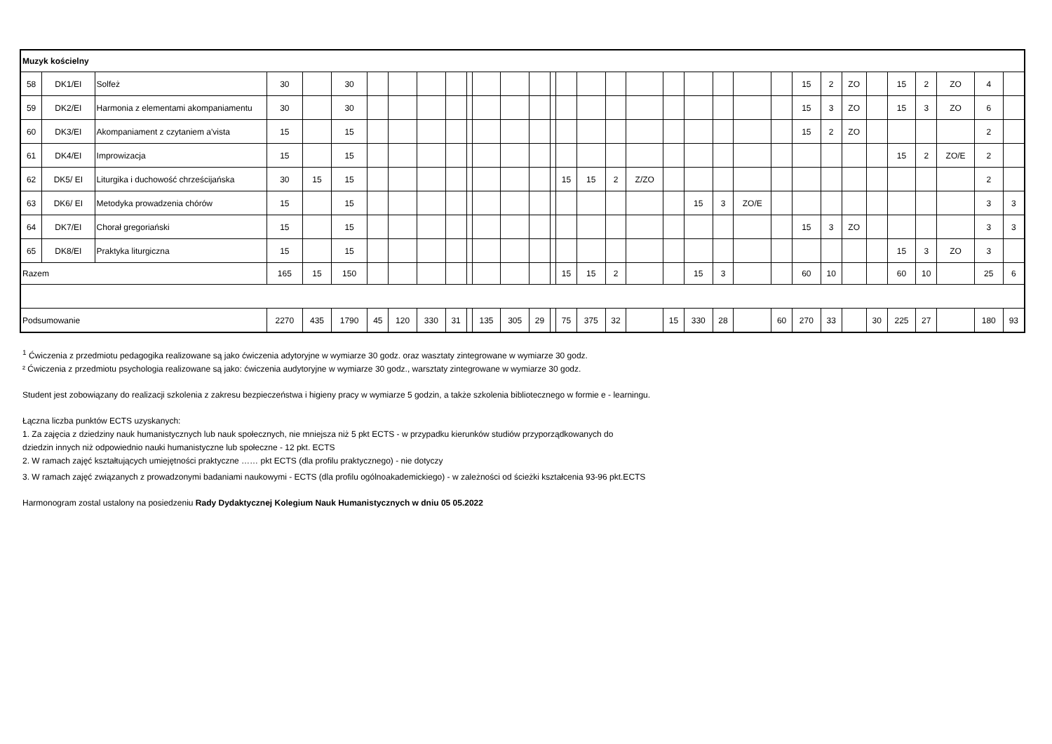| Muzyk kościelny | | | | | | | | | | | | | | | | | | | | | | | | | | | | | | | | |
| 58 | DK1/EI | Solfeż | 30 | | 30 | | | | | | | | | | | | | | | | | | | 15 | 2 | ZO | | 15 | 2 | ZO | 4 | |
| 59 | DK2/EI | Harmonia z elementami akompaniamentu | 30 | | 30 | | | | | | | | | | | | | | | | | | | 15 | 3 | ZO | | 15 | 3 | ZO | 6 | |
| 60 | DK3/EI | Akompaniament z czytaniem a'vista | 15 | | 15 | | | | | | | | | | | | | | | | | | | 15 | 2 | ZO | | | | | 2 | |
| 61 | DK4/EI | Improwizacja | 15 | | 15 | | | | | | | | | | | | | | | | | | | | | | | 15 | 2 | ZO/E | 2 | |
| 62 | DK5/ EI | Liturgika i duchowość chrześcijańska | 30 | 15 | 15 | | | | | | | | | | 15 | 15 | 2 | Z/ZO | | | | | | | | | | | | | 2 | |
| 63 | DK6/ EI | Metodyka prowadzenia chórów | 15 | | 15 | | | | | | | | | | | | | | | 15 | 3 | ZO/E | | | | | | | | | 3 | 3 |
| 64 | DK7/EI | Chorał gregoriański | 15 | | 15 | | | | | | | | | | | | | | | | | | | 15 | 3 | ZO | | | | | 3 | 3 |
| 65 | DK8/EI | Praktyka liturgiczna | 15 | | 15 | | | | | | | | | | | | | | | | | | | | | | | 15 | 3 | ZO | 3 | |
| Razem | | | 165 | 15 | 150 | | | | | | | | | | 15 | 15 | 2 | | | 15 | 3 | | | 60 | 10 | | | 60 | 10 | | 25 | 6 |
| Podsumowanie | | | 2270 | 435 | 1790 | 45 | 120 | 330 | 31 | | 135 | 305 | 29 | | 75 | 375 | 32 | | 15 | 330 | 28 | | 60 | 270 | 33 | | 30 | 225 | 27 | | 180 | 93 |
<sup>1</sup> Ćwiczenia z przedmiotu pedagogika realizowane są jako ćwiczenia adytoryjne w wymiarze 30 godz. oraz wasztaty zintegrowane w wymiarze 30 godz.
² Ćwiczenia z przedmiotu psychologia realizowane są jako: ćwiczenia audytoryjne w wymiarze 30 godz., warsztaty zintegrowane w wymiarze 30 godz.
Student jest zobowiązany do realizacji szkolenia z zakresu bezpieczeństwa i higieny pracy w wymiarze 5 godzin, a także szkolenia bibliotecznego w formie e - learningu.
Łączna liczba punktów ECTS uzyskanych:
1. Za zajęcia z dziedziny nauk humanistycznych lub nauk społecznych, nie mniejsza niż 5 pkt ECTS - w przypadku kierunków studiów przyporządkowanych do
dziedzin innych niż odpowiednio nauki humanistyczne lub społeczne - 12 pkt. ECTS
2. W ramach zajęć kształtujących umiejętności praktyczne …… pkt ECTS (dla profilu praktycznego) - nie dotyczy
3. W ramach zajęć związanych z prowadzonymi badaniami naukowymi - ECTS (dla profilu ogólnoakademickiego) - w zależności od ścieżki kształcenia 93-96 pkt.ECTS
Harmonogram zostal ustalony na posiedzeniu Rady Dydaktycznej Kolegium Nauk Humanistycznych w dniu 05 05.2022